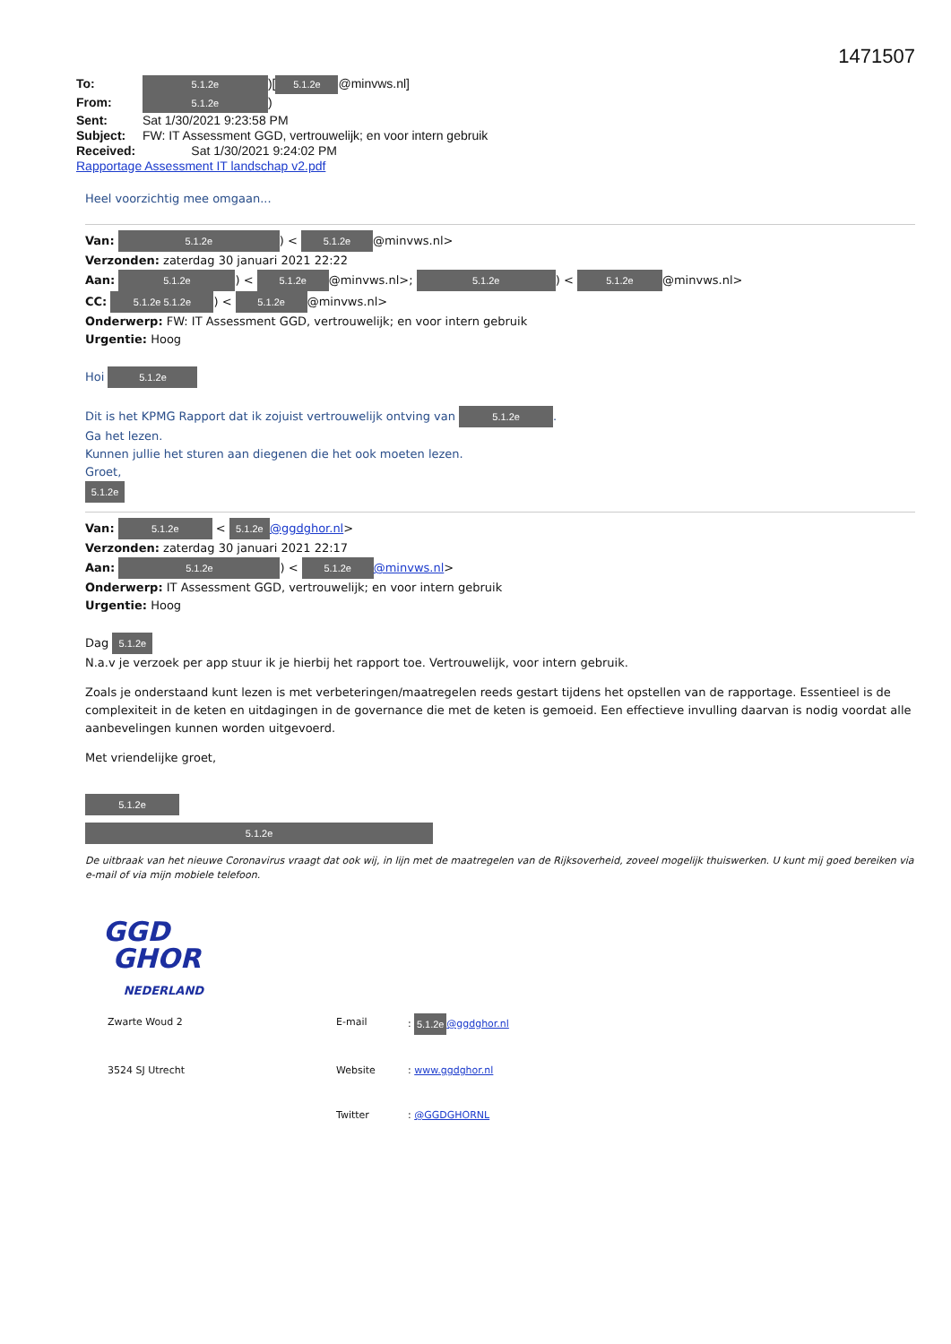1471507
To: 5.1.2e)[5.1.2e @minvws.nl]
From: 5.1.2e)
Sent: Sat 1/30/2021 9:23:58 PM
Subject: FW: IT Assessment GGD, vertrouwelijk; en voor intern gebruik
Received: Sat 1/30/2021 9:24:02 PM
Rapportage Assessment IT landschap v2.pdf
Heel voorzichtig mee omgaan...
Van: 5.1.2e) < 5.1.2e @minvws.nl>
Verzonden: zaterdag 30 januari 2021 22:22
Aan: 5.1.2e) < 5.1.2e @minvws.nl>; 5.1.2e) < 5.1.2e @minvws.nl>
CC: 5.1.2e 5.1.2e) < 5.1.2e @minvws.nl>
Onderwerp: FW: IT Assessment GGD, vertrouwelijk; en voor intern gebruik
Urgentie: Hoog
Hoi 5.1.2e
Dit is het KPMG Rapport dat ik zojuist vertrouwelijk ontving van 5.1.2e.
Ga het lezen.
Kunnen jullie het sturen aan diegenen die het ook moeten lezen.
Groet,
5.1.2e
Van: 5.1.2e < 5.1.2e @ggdghor.nl>
Verzonden: zaterdag 30 januari 2021 22:17
Aan: 5.1.2e) < 5.1.2e @minvws.nl>
Onderwerp: IT Assessment GGD, vertrouwelijk; en voor intern gebruik
Urgentie: Hoog
Dag 5.1.2e
N.a.v je verzoek per app stuur ik je hierbij het rapport toe. Vertrouwelijk, voor intern gebruik.
Zoals je onderstaand kunt lezen is met verbeteringen/maatregelen reeds gestart tijdens het opstellen van de rapportage. Essentieel is de complexiteit in de keten en uitdagingen in de governance die met de keten is gemoeid. Een effectieve invulling daarvan is nodig voordat alle aanbevelingen kunnen worden uitgevoerd.
Met vriendelijke groet,
5.1.2e
5.1.2e
De uitbraak van het nieuwe Coronavirus vraagt dat ook wij, in lijn met de maatregelen van de Rijksoverheid, zoveel mogelijk thuiswerken. U kunt mij goed bereiken via e-mail of via mijn mobiele telefoon.
GGD
GHOR
NEDERLAND
Zwarte Woud 2
E-mail
: 5.1.2e @ggdghor.nl
3524 SJ Utrecht
Website
: www.ggdghor.nl
Twitter
: @GGDGHORNL